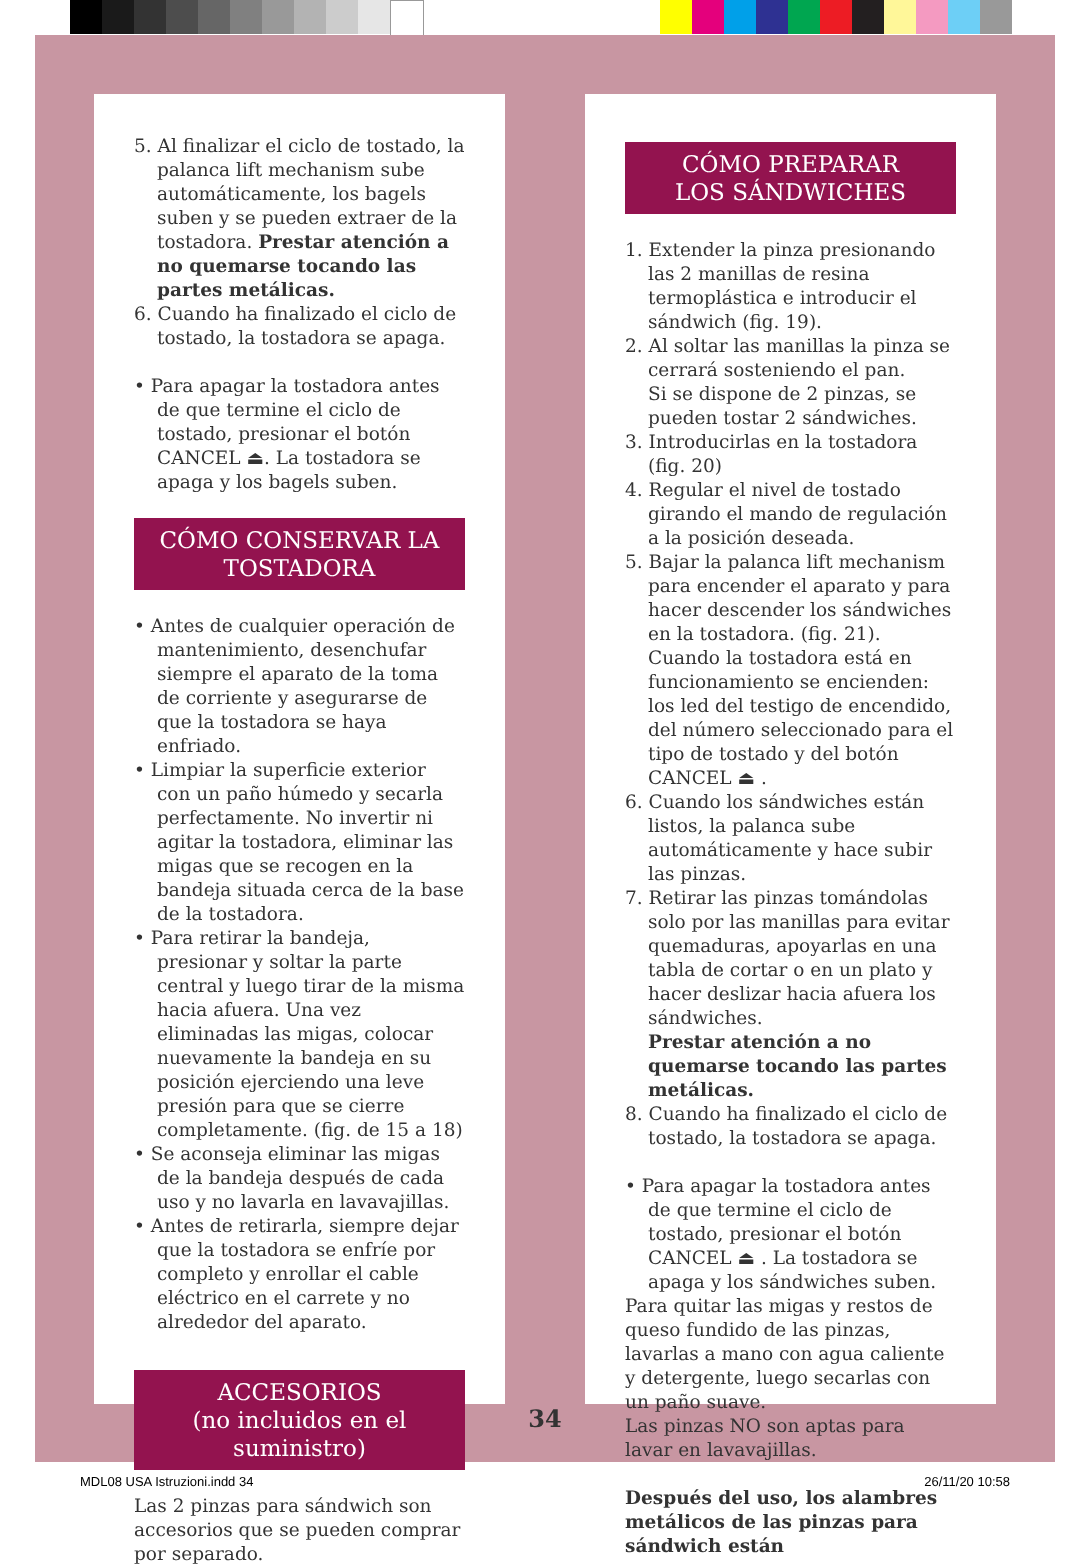5. Al finalizar el ciclo de tostado, la palanca lift mechanism sube automáticamente, los bagels suben y se pueden extraer de la tostadora. Prestar atención a no quemarse tocando las partes metálicas.
6. Cuando ha finalizado el ciclo de tostado, la tostadora se apaga.
• Para apagar la tostadora antes de que termine el ciclo de tostado, presionar el botón CANCEL ⏏. La tostadora se apaga y los bagels suben.
CÓMO CONSERVAR LA TOSTADORA
• Antes de cualquier operación de mantenimiento, desenchufar siempre el aparato de la toma de corriente y asegurarse de que la tostadora se haya enfriado.
• Limpiar la superficie exterior con un paño húmedo y secarla perfectamente. No invertir ni agitar la tostadora, eliminar las migas que se recogen en la bandeja situada cerca de la base de la tostadora.
• Para retirar la bandeja, presionar y soltar la parte central y luego tirar de la misma hacia afuera. Una vez eliminadas las migas, colocar nuevamente la bandeja en su posición ejerciendo una leve presión para que se cierre completamente. (fig. de 15 a 18)
• Se aconseja eliminar las migas de la bandeja después de cada uso y no lavarla en lavavajillas.
• Antes de retirarla, siempre dejar que la tostadora se enfríe por completo y enrollar el cable eléctrico en el carrete y no alrededor del aparato.
ACCESORIOS
(no incluidos en el suministro)
Las 2 pinzas para sándwich son accesorios que se pueden comprar por separado.
CÓMO PREPARAR
LOS SÁNDWICHES
1. Extender la pinza presionando las 2 manillas de resina termoplástica e introducir el sándwich (fig. 19).
2. Al soltar las manillas la pinza se cerrará sosteniendo el pan.
Si se dispone de 2 pinzas, se pueden tostar 2 sándwiches.
3. Introducirlas en la tostadora (fig. 20)
4. Regular el nivel de tostado girando el mando de regulación a la posición deseada.
5. Bajar la palanca lift mechanism para encender el aparato y para hacer descender los sándwiches en la tostadora. (fig. 21). Cuando la tostadora está en funcionamiento se encienden: los led del testigo de encendido, del número seleccionado para el tipo de tostado y del botón CANCEL ⏏ .
6. Cuando los sándwiches están listos, la palanca sube automáticamente y hace subir las pinzas.
7. Retirar las pinzas tomándolas solo por las manillas para evitar quemaduras, apoyarlas en una tabla de cortar o en un plato y hacer deslizar hacia afuera los sándwiches.
Prestar atención a no quemarse tocando las partes metálicas.
8. Cuando ha finalizado el ciclo de tostado, la tostadora se apaga.
• Para apagar la tostadora antes de que termine el ciclo de tostado, presionar el botón CANCEL ⏏ . La tostadora se apaga y los sándwiches suben.
Para quitar las migas y restos de queso fundido de las pinzas, lavarlas a mano con agua caliente y detergente, luego secarlas con un paño suave.
Las pinzas NO son aptas para lavar en lavavajillas.
Después del uso, los alambres metálicos de las pinzas para sándwich están
34
MDL08 USA Istruzioni.indd 34 26/11/20 10:58